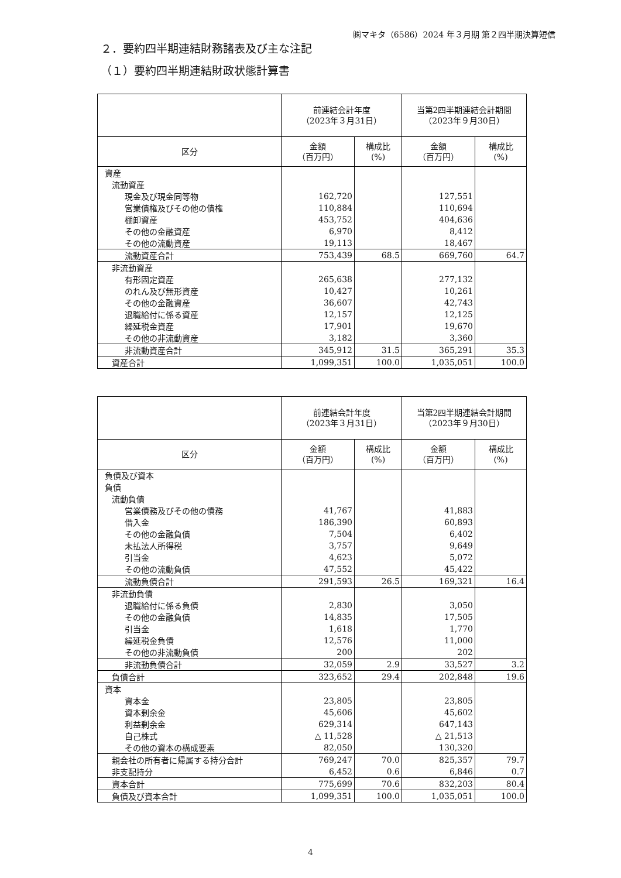㈱マキタ（6586）2024 年３月期 第２四半期決算短信
２．要約四半期連結財務諸表及び主な注記
（１）要約四半期連結財政状態計算書
| | 前連結会計年度 （2023年３月31日） | | 当第2四半期連結会計期間 （2023年９月30日） | |
| --- | --- | --- | --- | --- |
| 区分 | 金額 （百万円） | 構成比 (%) | 金額 （百万円） | 構成比 (%) |
| 資産 | | | | |
| 流動資産 | | | | |
| 現金及び現金同等物 | 162,720 | | 127,551 | |
| 営業債権及びその他の債権 | 110,884 | | 110,694 | |
| 棚卸資産 | 453,752 | | 404,636 | |
| その他の金融資産 | 6,970 | | 8,412 | |
| その他の流動資産 | 19,113 | | 18,467 | |
| 流動資産合計 | 753,439 | 68.5 | 669,760 | 64.7 |
| 非流動資産 | | | | |
| 有形固定資産 | 265,638 | | 277,132 | |
| のれん及び無形資産 | 10,427 | | 10,261 | |
| その他の金融資産 | 36,607 | | 42,743 | |
| 退職給付に係る資産 | 12,157 | | 12,125 | |
| 繰延税金資産 | 17,901 | | 19,670 | |
| その他の非流動資産 | 3,182 | | 3,360 | |
| 非流動資産合計 | 345,912 | 31.5 | 365,291 | 35.3 |
| 資産合計 | 1,099,351 | 100.0 | 1,035,051 | 100.0 |
| | 前連結会計年度 （2023年３月31日） | | 当第2四半期連結会計期間 （2023年９月30日） | |
| --- | --- | --- | --- | --- |
| 区分 | 金額 （百万円） | 構成比 (%) | 金額 （百万円） | 構成比 (%) |
| 負債及び資本 | | | | |
| 負債 | | | | |
| 流動負債 | | | | |
| 営業債務及びその他の債務 | 41,767 | | 41,883 | |
| 借入金 | 186,390 | | 60,893 | |
| その他の金融負債 | 7,504 | | 6,402 | |
| 未払法人所得税 | 3,757 | | 9,649 | |
| 引当金 | 4,623 | | 5,072 | |
| その他の流動負債 | 47,552 | | 45,422 | |
| 流動負債合計 | 291,593 | 26.5 | 169,321 | 16.4 |
| 非流動負債 | | | | |
| 退職給付に係る負債 | 2,830 | | 3,050 | |
| その他の金融負債 | 14,835 | | 17,505 | |
| 引当金 | 1,618 | | 1,770 | |
| 繰延税金負債 | 12,576 | | 11,000 | |
| その他の非流動負債 | 200 | | 202 | |
| 非流動負債合計 | 32,059 | 2.9 | 33,527 | 3.2 |
| 負債合計 | 323,652 | 29.4 | 202,848 | 19.6 |
| 資本 | | | | |
| 資本金 | 23,805 | | 23,805 | |
| 資本剰余金 | 45,606 | | 45,602 | |
| 利益剰余金 | 629,314 | | 647,143 | |
| 自己株式 | △ 11,528 | | △ 21,513 | |
| その他の資本の構成要素 | 82,050 | | 130,320 | |
| 親会社の所有者に帰属する持分合計 | 769,247 | 70.0 | 825,357 | 79.7 |
| 非支配持分 | 6,452 | 0.6 | 6,846 | 0.7 |
| 資本合計 | 775,699 | 70.6 | 832,203 | 80.4 |
| 負債及び資本合計 | 1,099,351 | 100.0 | 1,035,051 | 100.0 |
4